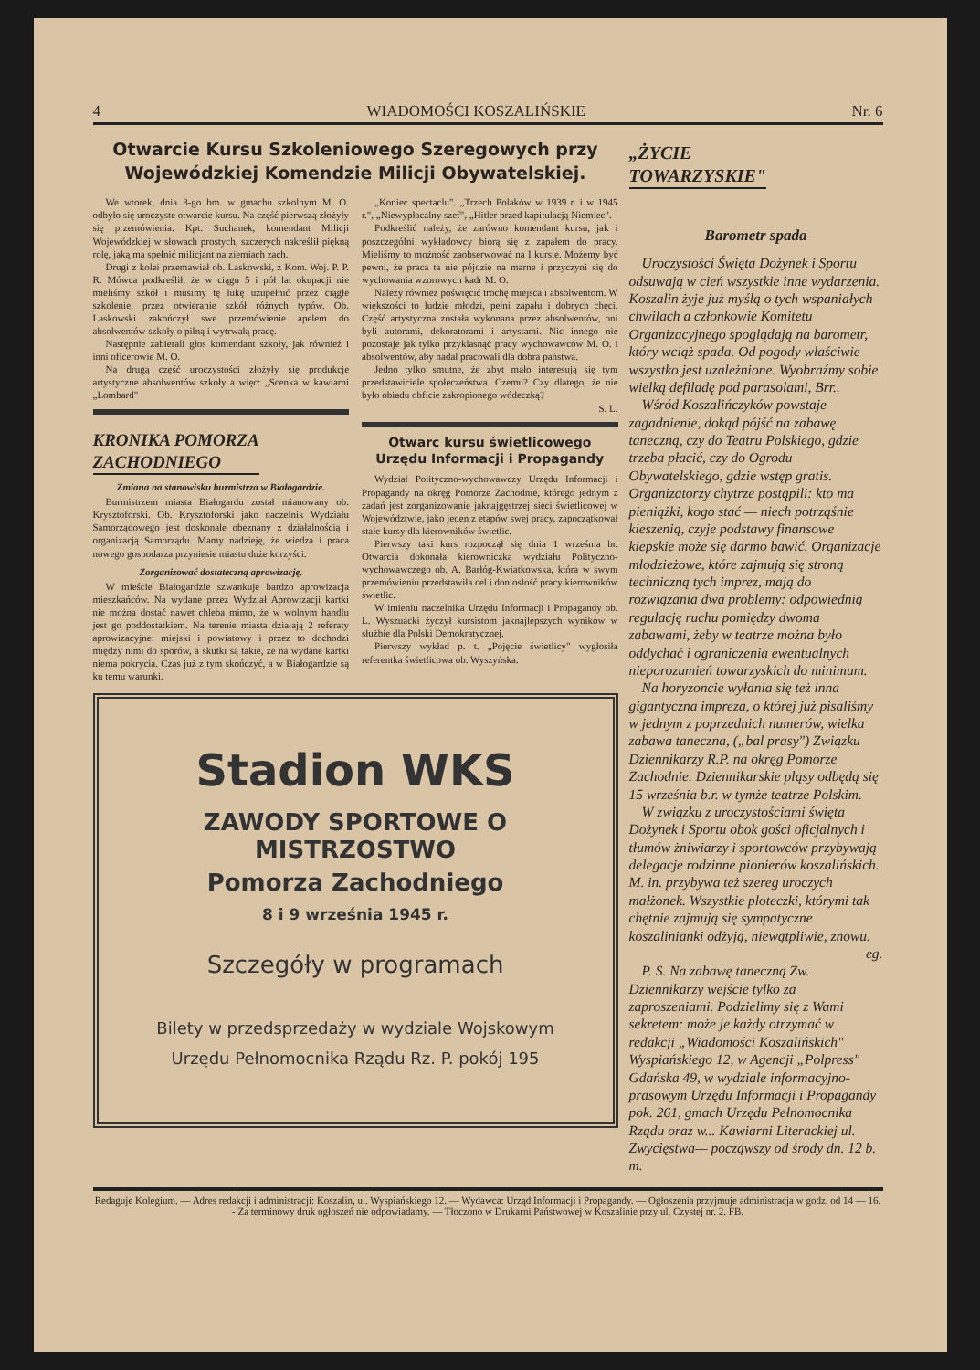4 WIADOMOŚCI KOSZALIŃSKIE Nr. 6
Otwarcie Kursu Szkoleniowego Szeregowych przy Wojewódzkiej Komendzie Milicji Obywatelskiej.
We wtorek, dnia 3-go bm. w gmachu szkolnym M. O. odbyło się uroczyste otwarcie kursu. Na część pierwszą złożyły się przemówienia. Kpt. Suchanek, komendant Milicji Wojewódzkiej w słowach prostych, szczerych nakreślił piękną rolę, jaką ma spełnić milicjant na ziemiach zach.
Drugi z kolei przemawiał ob. Laskowski, z Kom. Woj. P. P. R. Mówca podkreślił, że w ciągu 5 i pół lat okupacji nie mieliśmy szkół i musimy tę lukę uzupełnić przez ciągłe szkolenie, przez otwieranie szkół różnych typów. Ob. Laskowski zakończył swe przemówienie apelem do absolwentów szkoły o pilną i wytrwałą pracę.
Następnie zabierali głos komendant szkoły, jak również i inni oficerowie M. O.
Na drugą część uroczystości złożyły się produkcje artystyczne absolwentów szkoły a więc: „Scenka w kawiarni „Lombard"
KRONIKA POMORZA
ZACHODNIEGO
Zmiana na stanowisku burmistrza w Białogardzie.
Burmistrzem miasta Białogardu został mianowany ob. Krysztoforski. Ob. Krysztoforski jako naczelnik Wydziału Samorządowego jest doskonale obeznany z działalnością i organizacją Samorządu. Mamy nadzieję, że wiedza i praca nowego gospodarza przyniesie miastu duże korzyści.
Zorganizować dostateczną aprowizację.
W mieście Białogardzie szwankuje bardzo aprowizacja mieszkańców. Na wydane przez Wydział Aprowizacji kartki nie można dostać nawet chleba mimo, że w wolnym handlu jest go poddostatkiem. Na terenie miasta działają 2 referaty aprowizacyjne: miejski i powiatowy i przez to dochodzi między nimi do sporów, a skutki są takie, że na wydane kartki niema pokrycia. Czas już z tym skończyć, a w Białogardzie są ku temu warunki.
„Koniec spectaclu". „Trzech Polaków w 1939 r. i w 1945 r.", „Niewypłacalny szef", „Hitler przed kapitulacją Niemiec".
Podkreślić należy, że zarówno komendant kursu, jak i poszczególni wykładowcy biorą się z zapałem do pracy. Mieliśmy to możność zaobserwować na I kursie. Możemy być pewni, że praca ta nie pójdzie na marne i przyczyni się do wychowania wzorowych kadr M. O.
Należy również poświęcić trochę miejsca i absolwentom. W większości to ludzie młodzi, pełni zapału i dobrych chęci. Część artystyczna została wykonana przez absolwentów, oni byli autorami, dekoratorami i artystami. Nic innego nie pozostaje jak tylko przyklasnąć pracy wychowawców M. O. i absolwentów, aby nadal pracowali dla dobra państwa.
Jedno tylko smutne, że zbyt mało interesują się tym przedstawiciele społeczeństwa. Czemu? Czy dlatego, że nie było obiadu obficie zakropionego wódeczką?
S. L.
Otwarc kursu świetlicowego Urzędu Informacji i Propagandy
Wydział Polityczno-wychowawczy Urzędu Informacji i Propagandy na okręg Pomorze Zachodnie, którego jednym z zadań jest zorganizowanie jaknajgęstrzej sieci świetlicowej w Województwie, jako jeden z etapów swej pracy, zapoczątkował stałe kursy dla kierowników świetlic.
Pierwszy taki kurs rozpoczął się dnia 1 września br. Otwarcia dokonała kierowniczka wydziału Polityczno-wychowawczego ob. A. Barłóg-Kwiatkowska, która w swym przemówieniu przedstawiła cel i doniosłość pracy kierowników świetlic.
W imieniu naczelnika Urzędu Informacji i Propagandy ob. L. Wyszuacki życzył kursistom jaknajlepszych wyników w służbie dla Polski Demokratycznej.
Pierwszy wykład p. t. „Pojęcie świetlicy" wygłosiła referentka świetlicowa ob. Wyszyńska.
Stadion WKS
ZAWODY SPORTOWE O MISTRZOSTWO
Pomorza Zachodniego
8 i 9 września 1945 r.
Szczegóły w programach
Bilety w przedsprzedaży w wydziale Wojskowym
Urzędu Pełnomocnika Rządu Rz. P. pokój 195
„ŻYCIE
TOWARZYSKIE"
Barometr spada
Uroczystości Święta Dożynek i Sportu odsuwają w cień wszystkie inne wydarzenia. Koszalin żyje już myślą o tych wspaniałych chwilach a członkowie Komitetu Organizacyjnego spoglądają na barometr, który wciąż spada. Od pogody właściwie wszystko jest uzależnione. Wyobraźmy sobie wielką defiladę pod parasolami, Brr..
Wśród Koszalińczyków powstaje zagadnienie, dokąd pójść na zabawę taneczną, czy do Teatru Polskiego, gdzie trzeba płacić, czy do Ogrodu Obywatelskiego, gdzie wstęp gratis. Organizatorzy chytrze postąpili: kto ma pieniążki, kogo stać — niech potrząśnie kieszenią, czyje podstawy finansowe kiepskie może się darmo bawić. Organizacje młodzieżowe, które zajmują się stroną techniczną tych imprez, mają do rozwiązania dwa problemy: odpowiednią regulację ruchu pomiędzy dwoma zabawami, żeby w teatrze można było oddychać i ograniczenia ewentualnych nieporozumień towarzyskich do minimum.
Na horyzoncie wyłania się też inna gigantyczna impreza, o której już pisaliśmy w jednym z poprzednich numerów, wielka zabawa taneczna, („bal prasy") Związku Dziennikarzy R.P. na okręg Pomorze Zachodnie. Dziennikarskie pląsy odbędą się 15 września b.r. w tymże teatrze Polskim.
W związku z uroczystościami święta Dożynek i Sportu obok gości oficjalnych i tłumów żniwiarzy i sportowców przybywają delegacje rodzinne pionierów koszalińskich. M. in. przybywa też szereg uroczych małżonek. Wszystkie ploteczki, którymi tak chętnie zajmują się sympatyczne koszalinianki odżyją, niewątpliwie, znowu.
eg.
P. S. Na zabawę taneczną Zw. Dziennikarzy wejście tylko za zaproszeniami. Podzielimy się z Wami sekretem: może je każdy otrzymać w redakcji „Wiadomości Koszalińskich" Wyspiańskiego 12, w Agencji „Polpress" Gdańska 49, w wydziale informacyjno-prasowym Urzędu Informacji i Propagandy pok. 261, gmach Urzędu Pełnomocnika Rządu oraz w... Kawiarni Literackiej ul. Zwycięstwa— począwszy od środy dn. 12 b. m.
Redaguje Kolegium. — Adres redakcji i administracji: Koszalin, ul. Wyspiańskiego 12. — Wydawca: Urząd Informacji i Propagandy. — Ogłoszenia przyjmuje administracja w godz. od 14 — 16. - Za terminowy druk ogłoszeń nie odpowiadamy. — Tłoczono w Drukarni Państwowej w Koszalinie przy ul. Czystej nr. 2. FB.